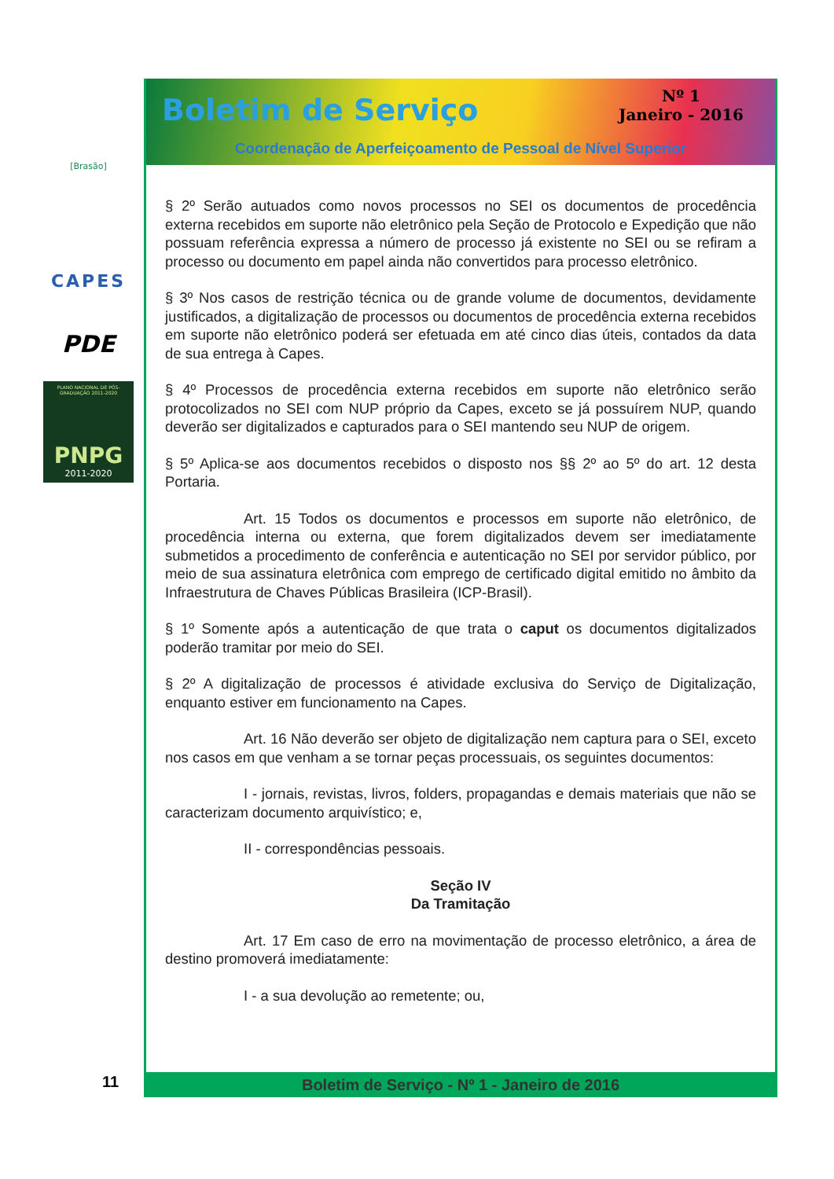[Brasão]
CAPES
PDE
PLANO NACIONAL DE PÓS-GRADUAÇÃO 2011-2020
PNPG
2011-2020
11
Boletim de Serviço
Nº 1
Janeiro - 2016
Coordenação de Aperfeiçoamento de Pessoal de Nível Superior
§ 2º Serão autuados como novos processos no SEI os documentos de procedência externa recebidos em suporte não eletrônico pela Seção de Protocolo e Expedição que não possuam referência expressa a número de processo já existente no SEI ou se refiram a processo ou documento em papel ainda não convertidos para processo eletrônico.
§ 3º Nos casos de restrição técnica ou de grande volume de documentos, devidamente justificados, a digitalização de processos ou documentos de procedência externa recebidos em suporte não eletrônico poderá ser efetuada em até cinco dias úteis, contados da data de sua entrega à Capes.
§ 4º Processos de procedência externa recebidos em suporte não eletrônico serão protocolizados no SEI com NUP próprio da Capes, exceto se já possuírem NUP, quando deverão ser digitalizados e capturados para o SEI mantendo seu NUP de origem.
§ 5º Aplica-se aos documentos recebidos o disposto nos §§ 2º ao 5º do art. 12 desta Portaria.
Art. 15 Todos os documentos e processos em suporte não eletrônico, de procedência interna ou externa, que forem digitalizados devem ser imediatamente submetidos a procedimento de conferência e autenticação no SEI por servidor público, por meio de sua assinatura eletrônica com emprego de certificado digital emitido no âmbito da Infraestrutura de Chaves Públicas Brasileira (ICP-Brasil).
§ 1º Somente após a autenticação de que trata o caput os documentos digitalizados poderão tramitar por meio do SEI.
§ 2º A digitalização de processos é atividade exclusiva do Serviço de Digitalização, enquanto estiver em funcionamento na Capes.
Art. 16 Não deverão ser objeto de digitalização nem captura para o SEI, exceto nos casos em que venham a se tornar peças processuais, os seguintes documentos:
I - jornais, revistas, livros, folders, propagandas e demais materiais que não se caracterizam documento arquivístico; e,
II - correspondências pessoais.
Seção IV
Da Tramitação
Art. 17 Em caso de erro na movimentação de processo eletrônico, a área de destino promoverá imediatamente:
I - a sua devolução ao remetente; ou,
Boletim de Serviço - Nº 1 - Janeiro de 2016